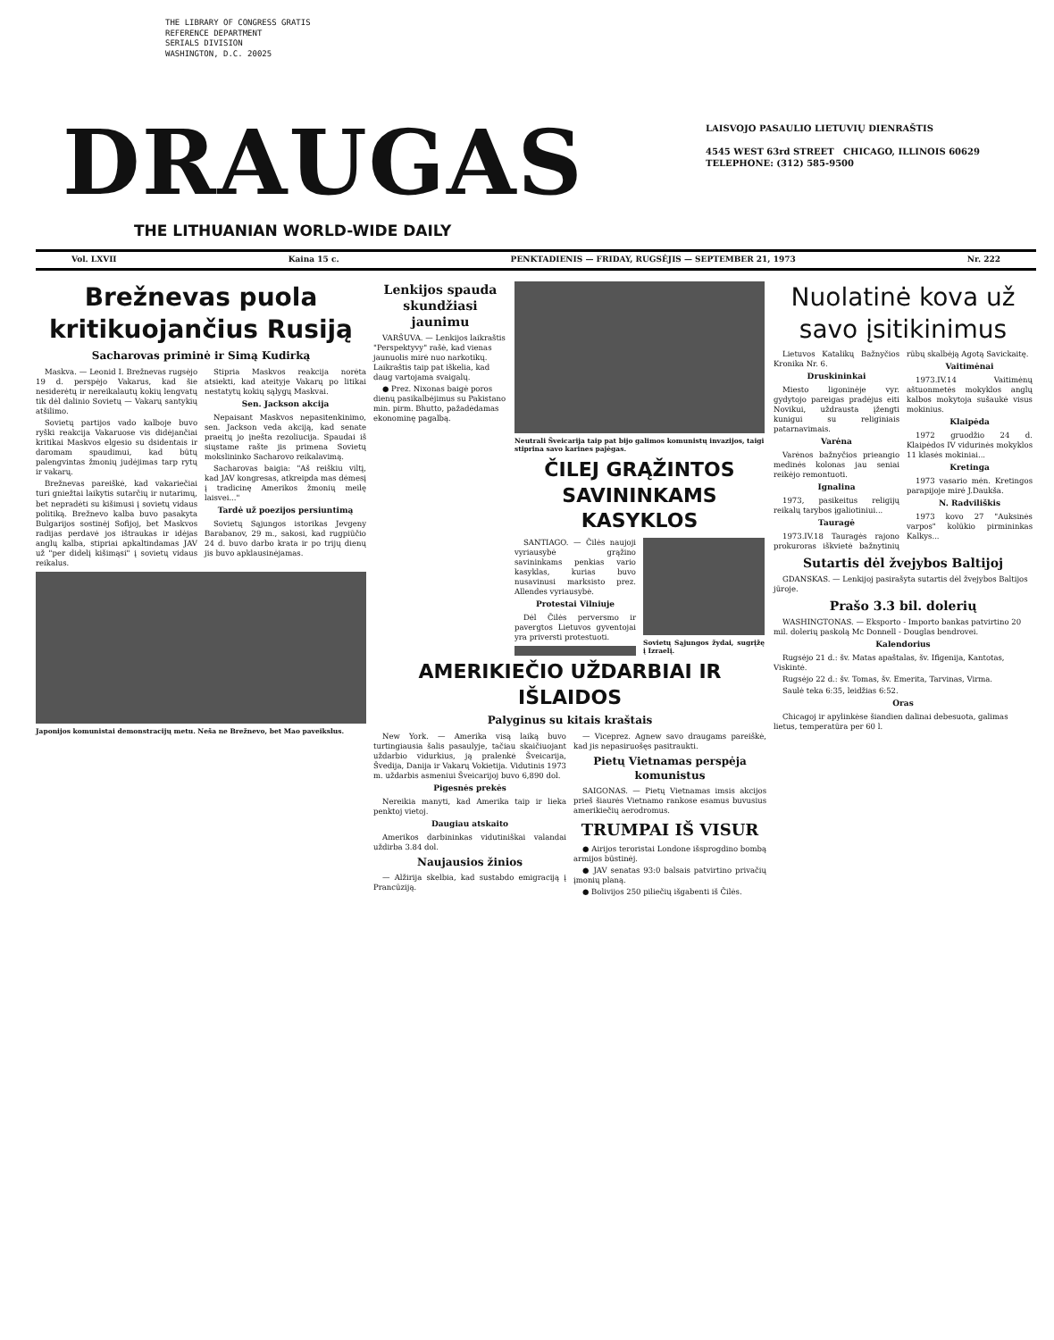THE LIBRARY OF CONGRESS GRATIS
REFERENCE DEPARTMENT
SERIALS DIVISION
WASHINGTON, D.C. 20025
DRAUGAS
THE LITHUANIAN WORLD-WIDE DAILY
LAISVOJO PASAULIO LIETUVIŲ DIENRAŠTIS
4545 WEST 63rd STREET CHICAGO, ILLINOIS 60629
TELEPHONE: (312) 585-9500
Vol. LXVII Kaina 15 c. PENKTADIENIS — FRIDAY, RUGSĖJIS — SEPTEMBER 21, 1973 Nr. 222
Brežnevas puola kritikuojančius Rusiją
Sacharovas priminė ir Simą Kudirką
Maskva. — Leonid I. Brežnevas rugsėjo 19 d. perspėjo Vakarus, kad šie nesiderėtų ir nereikalautų kokių lengvatų tik dėl dalinio Sovietų — Vakarų santykių atšilimo.
Sovietų partijos vado kalboje buvo ryški reakcija Vakaruose vis didėjančiai kritikai Maskvos elgesio su dsidentais ir daromam spaudimui, kad būtų palengvintas žmonių judėjimas tarp rytų ir vakarų.
Brežnevas pareiškė, kad vakariečiai turi gniežtai laikytis sutarčių ir nutarimų, bet nepradėti su kišimusi į sovietų vidaus politiką. Brežnevo kalba buvo pasakyta Bulgarijos sostinėj Sofijoj, bet Maskvos radijas perdavė jos ištraukas ir idėjas anglų kalba, stipriai apkaltindamas JAV už "per didelį kišimąsi" į sovietų vidaus reikalus.
Stipria Maskvos reakcija norėta atsiekti, kad ateityje Vakarų po litikai nestatytų kokių sąlygų Maskvai.
Sen. Jackson akcija
Nepaisant Maskvos nepasitenkinimo, sen. Jackson veda akciją, kad senate praeitų jo įnešta rezoliucija. Spaudai iš siųstame rašte jis primena Sovietų mokslininko Sacharovo reikalavimą.
Sacharovas baigia: "Aš reiškiu viltį, kad JAV kongresas, atkreipda mas dėmesį į tradicinę Amerikos žmonių meilę laisvei..."
Tardė už poezijos persiuntimą
Sovietų Sąjungos istorikas Jevgeny Barabanov, 29 m., sakosi, kad rugpiūčio 24 d. buvo darbo krata ir po trijų dienų jis buvo apklausinėjamas.
Japonijos komunistai demonstracijų metu. Neša ne Brežnevo, bet Mao paveikslus.
Lenkijos spauda skundžiasi jaunimu
VARŠUVA. — Lenkijos laikraštis "Perspektyvy" rašė, kad vienas jaunuolis mirė nuo narkotikų. Laikraštis taip pat iškelia, kad daug vartojama svaigalų.
● Prez. Nixonas baigė poros dienų pasikalbėjimus su Pakistano min. pirm. Bhutto, pažadėdamas ekonominę pagalbą.
Neutrali Šveicarija taip pat bijo galimos komunistų invazijos, taigi stiprina savo karines pajėgas.
ČILEJ GRĄŽINTOS SAVININKAMS KASYKLOS
SANTIAGO. — Čilės naujoji vyriausybė grąžino savininkams penkias vario kasyklas, kurias buvo nusavinusi marksisto prez. Allendes vyriausybė.
Protestai Vilniuje
Dėl Čilės perversmo ir pavergtos Lietuvos gyventojai yra priversti protestuoti.
Sovietų Sąjungos žydai, sugrįžę į Izraelį.
AMERIKIEČIO UŽDARBIAI IR IŠLAIDOS
Palyginus su kitais kraštais
New York. — Amerika visą laiką buvo turtingiausia šalis pasaulyje, tačiau skaičiuojant uždarbio vidurkius, ją pralenkė Šveicarija, Švedija, Danija ir Vakarų Vokietija. Vidutinis 1973 m. uždarbis asmeniui Šveicarijoj buvo 6,890 dol.
Pigesnės prekės
Nereikia manyti, kad Amerika taip ir lieka penktoj vietoj.
Daugiau atskaito
Amerikos darbininkas vidutiniškai valandai uždirba 3.84 dol.
Naujausios žinios
— Alžirija skelbia, kad sustabdo emigraciją į Prancūziją.
— Viceprez. Agnew savo draugams pareiškė, kad jis nepasiruošęs pasitraukti.
Pietų Vietnamas perspėja komunistus
SAIGONAS. — Pietų Vietnamas imsis akcijos prieš šiaurės Vietnamo rankose esamus buvusius amerikiečių aerodromus.
TRUMPAI IŠ VISUR
● Airijos teroristai Londone išsprogdino bombą armijos būstinėj.
● JAV senatas 93:0 balsais patvirtino privačių įmonių planą.
● Bolivijos 250 piliečių išgabenti iš Čilės.
Nuolatinė kova už savo įsitikinimus
Lietuvos Katalikų Bažnyčios Kronika Nr. 6.
Druskininkai
Miesto ligoninėje vyr. gydytojo pareigas pradėjus eiti Novikui, uždrausta įžengti kunigui su religiniais patarnavimais.
Varėna
Varėnos bažnyčios prieangio medinės kolonas jau seniai reikėjo remontuoti.
Ignalina
1973, pasikeitus religijų reikalų tarybos įgaliotiniui...
Tauragė
1973.IV.18 Tauragės rajono prokuroras iškvietė bažnytinių rūbų skalbėją Agotą Savickaitę.
Vaitimėnai
1973.IV.14 Vaitimėnų aštuonmetės mokyklos anglų kalbos mokytoja sušaukė visus mokinius.
Klaipėda
1972 gruodžio 24 d. Klaipėdos IV vidurinės mokyklos 11 klasės mokiniai...
Kretinga
1973 vasario mėn. Kretingos parapijoje mirė J.Daukša.
N. Radviliškis
1973 kovo 27 "Auksinės varpos" kolūkio pirmininkas Kalkys...
Sutartis dėl žvejybos Baltijoj
GDANSKAS. — Lenkijoj pasirašyta sutartis dėl žvejybos Baltijos jūroje.
Prašo 3.3 bil. dolerių
WASHINGTONAS. — Eksporto - Importo bankas patvirtino 20 mil. dolerių paskolą Mc Donnell - Douglas bendrovei.
Kalendorius
Rugsėjo 21 d.: šv. Matas apaštalas, šv. Ifigenija, Kantotas, Viskintė.
Rugsėjo 22 d.: šv. Tomas, šv. Emerita, Tarvinas, Virma.
Saulė teka 6:35, leidžias 6:52.
Oras
Chicagoj ir apylinkėse šiandien dalinai debesuota, galimas lietus, temperatūra per 60 l.